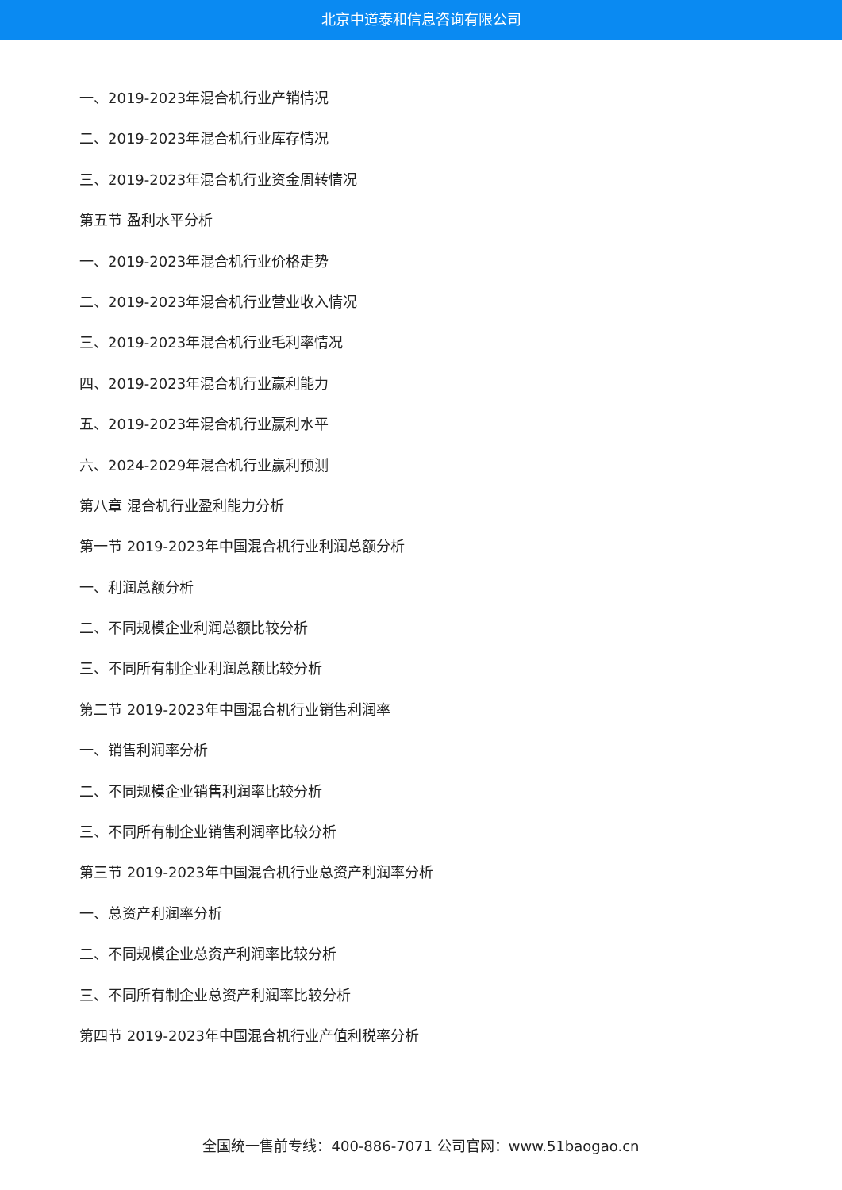北京中道泰和信息咨询有限公司
一、2019-2023年混合机行业产销情况
二、2019-2023年混合机行业库存情况
三、2019-2023年混合机行业资金周转情况
第五节 盈利水平分析
一、2019-2023年混合机行业价格走势
二、2019-2023年混合机行业营业收入情况
三、2019-2023年混合机行业毛利率情况
四、2019-2023年混合机行业赢利能力
五、2019-2023年混合机行业赢利水平
六、2024-2029年混合机行业赢利预测
第八章 混合机行业盈利能力分析
第一节 2019-2023年中国混合机行业利润总额分析
一、利润总额分析
二、不同规模企业利润总额比较分析
三、不同所有制企业利润总额比较分析
第二节 2019-2023年中国混合机行业销售利润率
一、销售利润率分析
二、不同规模企业销售利润率比较分析
三、不同所有制企业销售利润率比较分析
第三节 2019-2023年中国混合机行业总资产利润率分析
一、总资产利润率分析
二、不同规模企业总资产利润率比较分析
三、不同所有制企业总资产利润率比较分析
第四节 2019-2023年中国混合机行业产值利税率分析
全国统一售前专线：400-886-7071 公司官网：www.51baogao.cn